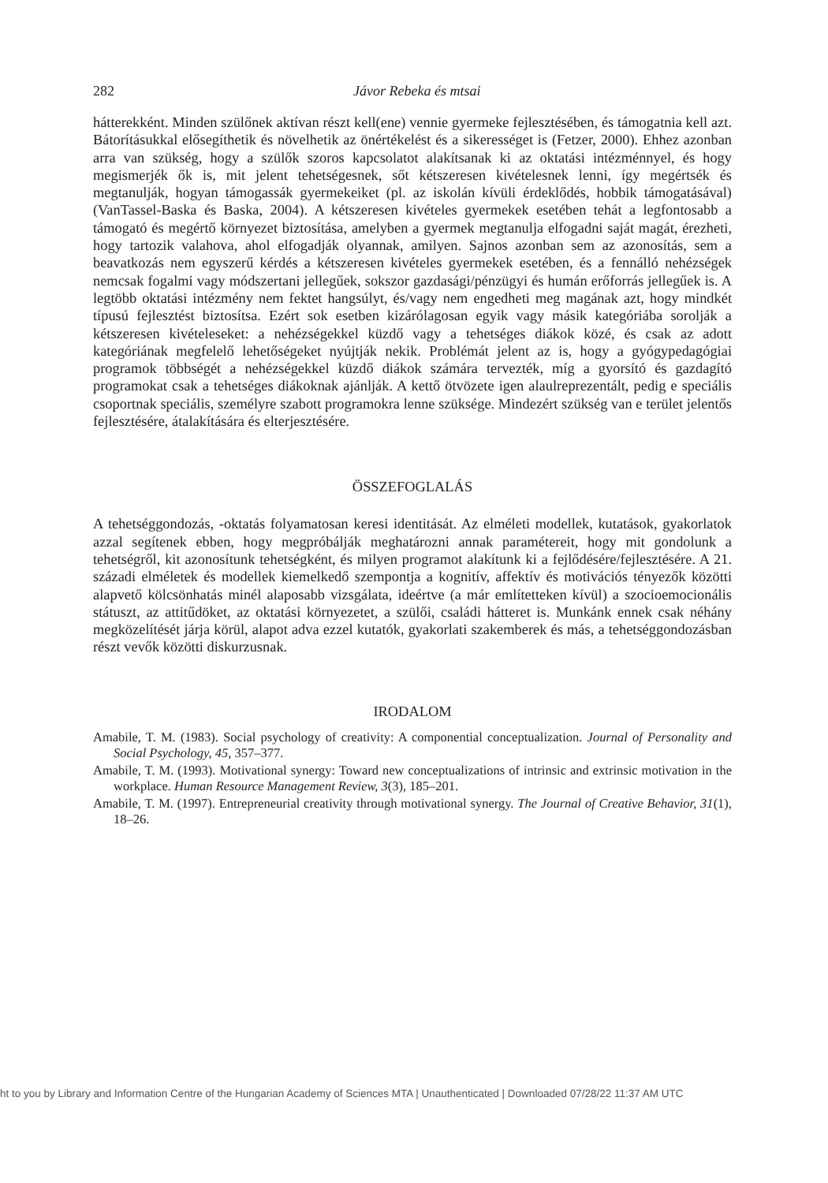282 Jávor Rebeka és mtsai
hátterekként. Minden szülőnek aktívan részt kell(ene) vennie gyermeke fejlesztésében, és támogatnia kell azt. Bátorításukkal elősegíthetik és növelhetik az önértékelést és a sikerességet is (Fetzer, 2000). Ehhez azonban arra van szükség, hogy a szülők szoros kapcsolatot alakítsanak ki az oktatási intézménnyel, és hogy megismerjék ők is, mit jelent tehetségesnek, sőt kétszeresen kivételesnek lenni, így megértsék és megtanulják, hogyan támogassák gyermekeiket (pl. az iskolán kívüli érdeklődés, hobbik támogatásával) (VanTassel-Baska és Baska, 2004). A kétszeresen kivételes gyermekek esetében tehát a legfontosabb a támogató és megértő környezet biztosítása, amelyben a gyermek megtanulja elfogadni saját magát, érezheti, hogy tartozik valahova, ahol elfogadják olyannak, amilyen. Sajnos azonban sem az azonosítás, sem a beavatkozás nem egyszerű kérdés a kétszeresen kivételes gyermekek esetében, és a fennálló nehézségek nemcsak fogalmi vagy módszertani jellegűek, sokszor gazdasági/pénzügyi és humán erőforrás jellegűek is. A legtöbb oktatási intézmény nem fektet hangsúlyt, és/vagy nem engedheti meg magának azt, hogy mindkét típusú fejlesztést biztosítsa. Ezért sok esetben kizárólagosan egyik vagy másik kategóriába sorolják a kétszeresen kivételeseket: a nehézségekkel küzdő vagy a tehetséges diákok közé, és csak az adott kategóriának megfelelő lehetőségeket nyújtják nekik. Problémát jelent az is, hogy a gyógypedagógiai programok többségét a nehézségekkel küzdő diákok számára tervezték, míg a gyorsító és gazdagító programokat csak a tehetséges diákoknak ajánlják. A kettő ötvözete igen alaulreprezentált, pedig e speciális csoportnak speciális, személyre szabott programokra lenne szüksége. Mindezért szükség van e terület jelentős fejlesztésére, átalakítására és elterjesztésére.
ÖSSZEFOGLALÁS
A tehetséggondozás, -oktatás folyamatosan keresi identitását. Az elméleti modellek, kutatások, gyakorlatok azzal segítenek ebben, hogy megpróbálják meghatározni annak paramétereit, hogy mit gondolunk a tehetségről, kit azonosítunk tehetségként, és milyen programot alakítunk ki a fejlődésére/fejlesztésére. A 21. századi elméletek és modellek kiemelkedő szempontja a kognitív, affektív és motivációs tényezők közötti alapvető kölcsönhatás minél alaposabb vizsgálata, ideértve (a már említetteken kívül) a szocioemocionális státuszt, az attitűdöket, az oktatási környezetet, a szülői, családi hátteret is. Munkánk ennek csak néhány megközelítését járja körül, alapot adva ezzel kutatók, gyakorlati szakemberek és más, a tehetséggondozásban részt vevők közötti diskurzusnak.
IRODALOM
Amabile, T. M. (1983). Social psychology of creativity: A componential conceptualization. Journal of Personality and Social Psychology, 45, 357–377.
Amabile, T. M. (1993). Motivational synergy: Toward new conceptualizations of intrinsic and extrinsic motivation in the workplace. Human Resource Management Review, 3(3), 185–201.
Amabile, T. M. (1997). Entrepreneurial creativity through motivational synergy. The Journal of Creative Behavior, 31(1), 18–26.
ht to you by Library and Information Centre of the Hungarian Academy of Sciences MTA | Unauthenticated | Downloaded 07/28/22 11:37 AM UTC